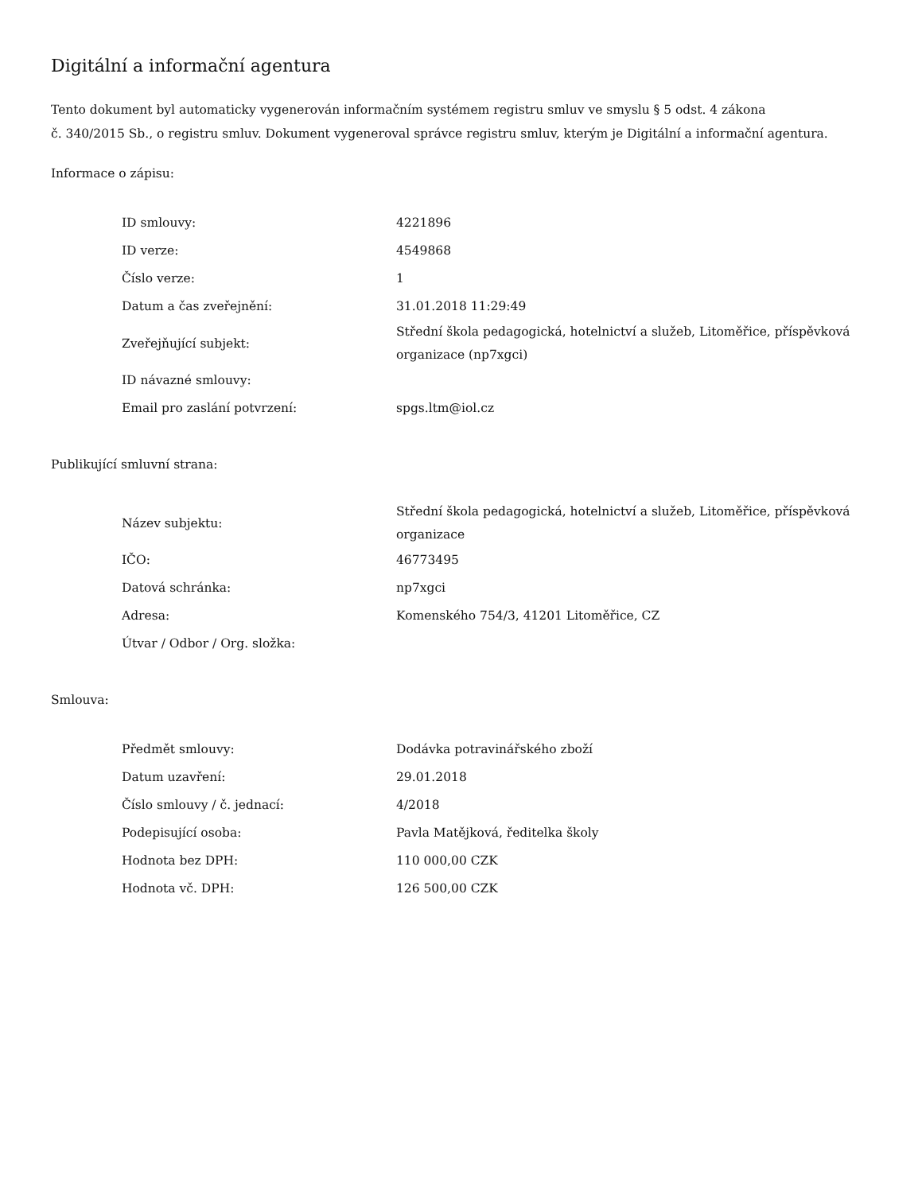Digitální a informační agentura
Tento dokument byl automaticky vygenerován informačním systémem registru smluv ve smyslu § 5 odst. 4 zákona
č. 340/2015 Sb., o registru smluv. Dokument vygeneroval správce registru smluv, kterým je Digitální a informační agentura.
Informace o zápisu:
| ID smlouvy: | 4221896 |
| ID verze: | 4549868 |
| Číslo verze: | 1 |
| Datum a čas zveřejnění: | 31.01.2018 11:29:49 |
| Zveřejňující subjekt: | Střední škola pedagogická, hotelnictví a služeb, Litoměřice, příspěvková organizace (np7xgci) |
| ID návazné smlouvy: | |
| Email pro zaslání potvrzení: | spgs.ltm@iol.cz |
Publikující smluvní strana:
| Název subjektu: | Střední škola pedagogická, hotelnictví a služeb, Litoměřice, příspěvková organizace |
| IČO: | 46773495 |
| Datová schránka: | np7xgci |
| Adresa: | Komenského 754/3, 41201 Litoměřice, CZ |
| Útvar / Odbor / Org. složka: | |
Smlouva:
| Předmět smlouvy: | Dodávka potravinářského zboží |
| Datum uzavření: | 29.01.2018 |
| Číslo smlouvy / č. jednací: | 4/2018 |
| Podepisující osoba: | Pavla Matějková, ředitelka školy |
| Hodnota bez DPH: | 110 000,00 CZK |
| Hodnota vč. DPH: | 126 500,00 CZK |